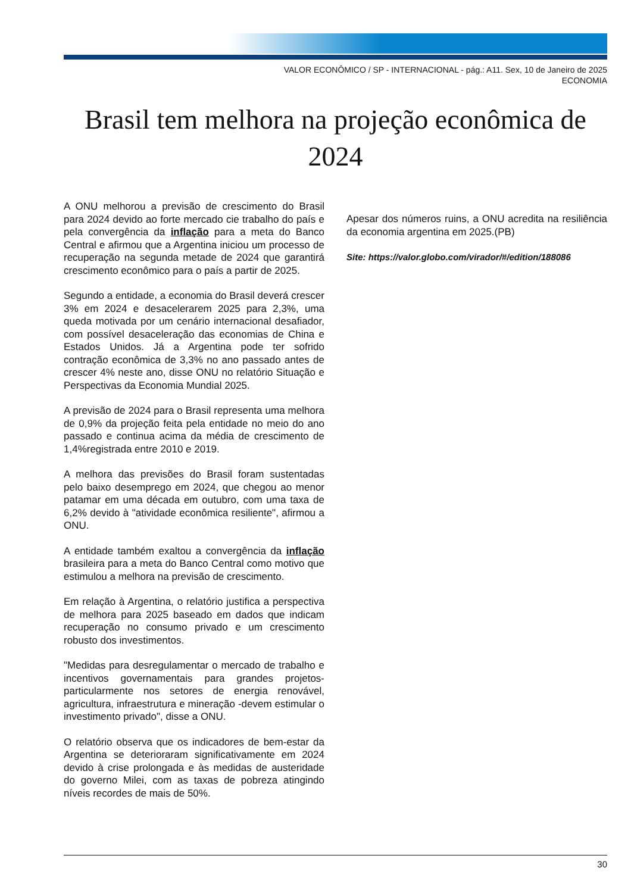VALOR ECONÔMICO / SP - INTERNACIONAL - pág.: A11. Sex, 10 de Janeiro de 2025
ECONOMIA
Brasil tem melhora na projeção econômica de 2024
A ONU melhorou a previsão de crescimento do Brasil para 2024 devido ao forte mercado cie trabalho do país e pela convergência da inflação para a meta do Banco Central e afirmou que a Argentina iniciou um processo de recuperação na segunda metade de 2024 que garantirá crescimento econômico para o país a partir de 2025.
Segundo a entidade, a economia do Brasil deverá crescer 3% em 2024 e desacelerarem 2025 para 2,3%, uma queda motivada por um cenário internacional desafiador, com possível desaceleração das economias de China e Estados Unidos. Já a Argentina pode ter sofrido contração econômica de 3,3% no ano passado antes de crescer 4% neste ano, disse ONU no relatório Situação e Perspectivas da Economia Mundial 2025.
A previsão de 2024 para o Brasil representa uma melhora de 0,9% da projeção feita pela entidade no meio do ano passado e continua acima da média de crescimento de 1,4%registrada entre 2010 e 2019.
A melhora das previsões do Brasil foram sustentadas pelo baixo desemprego em 2024, que chegou ao menor patamar em uma década em outubro, com uma taxa de 6,2% devido à "atividade econômica resiliente", afirmou a ONU.
A entidade também exaltou a convergência da inflação brasileira para a meta do Banco Central como motivo que estimulou a melhora na previsão de crescimento.
Em relação à Argentina, o relatório justifica a perspectiva de melhora para 2025 baseado em dados que indicam recuperação no consumo privado e um crescimento robusto dos investimentos.
"Medidas para desregulamentar o mercado de trabalho e incentivos governamentais para grandes projetos-particularmente nos setores de energia renovável, agricultura, infraestrutura e mineração -devem estimular o investimento privado", disse a ONU.
O relatório observa que os indicadores de bem-estar da Argentina se deterioraram significativamente em 2024 devido à crise prolongada e às medidas de austeridade do governo Milei, com as taxas de pobreza atingindo níveis recordes de mais de 50%.
Apesar dos números ruins, a ONU acredita na resiliência da economia argentina em 2025.(PB)
Site: https://valor.globo.com/virador/#/edition/188086
30